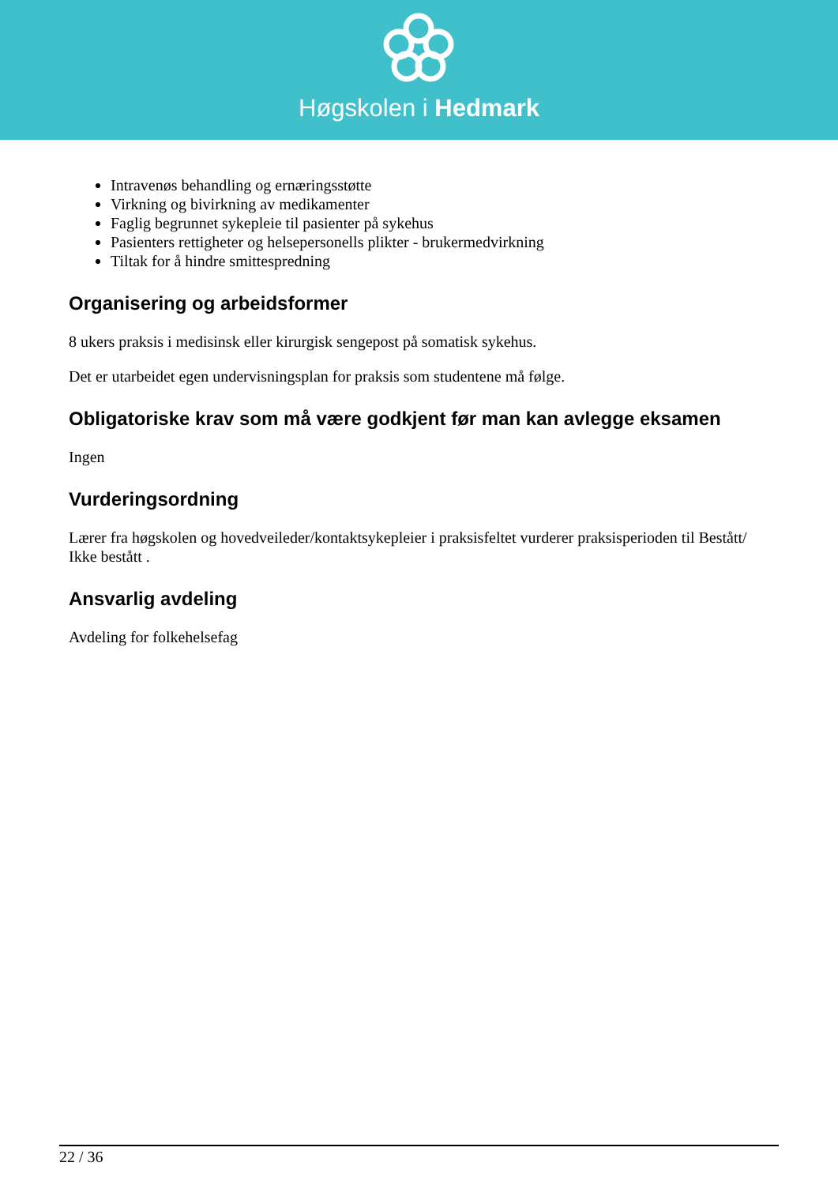Høgskolen i Hedmark
Intravenøs behandling og ernæringsstøtte
Virkning og bivirkning av medikamenter
Faglig begrunnet sykepleie til pasienter på sykehus
Pasienters rettigheter og helsepersonells plikter - brukermedvirkning
Tiltak for å hindre smittespredning
Organisering og arbeidsformer
8 ukers praksis i medisinsk eller kirurgisk sengepost på somatisk sykehus.
Det er utarbeidet egen undervisningsplan for praksis som studentene må følge.
Obligatoriske krav som må være godkjent før man kan avlegge eksamen
Ingen
Vurderingsordning
Lærer fra høgskolen og hovedveileder/kontaktsykepleier i praksisfeltet vurderer praksisperioden til Bestått/ Ikke bestått .
Ansvarlig avdeling
Avdeling for folkehelsefag
22 / 36